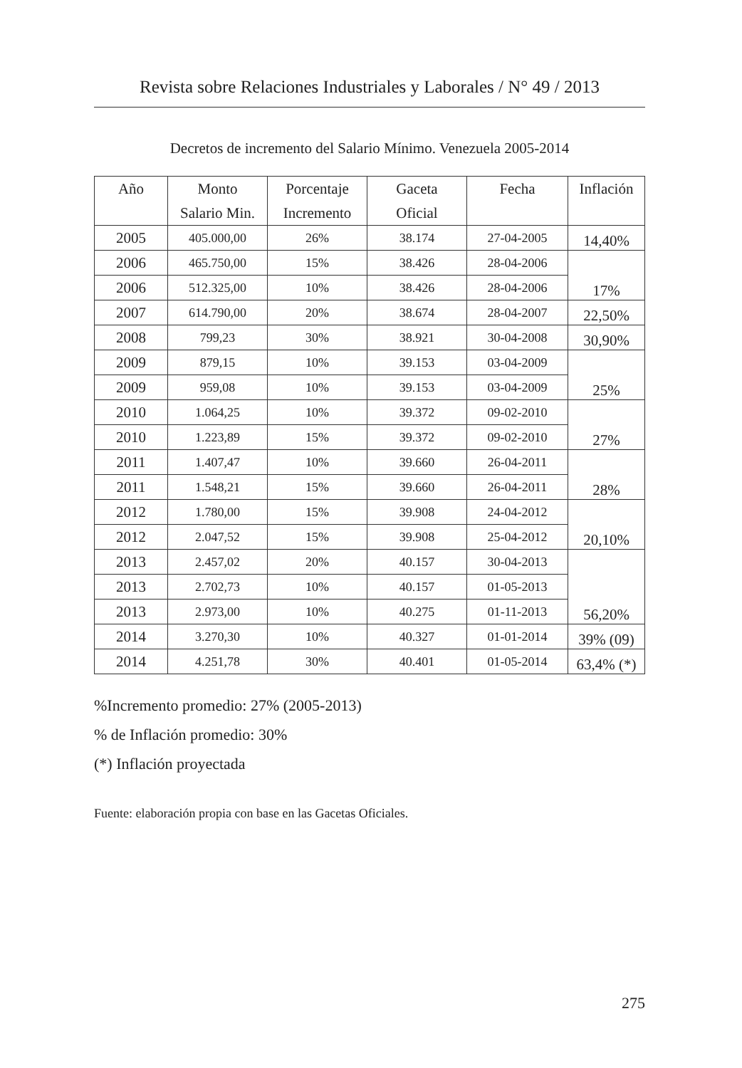Revista sobre Relaciones Industriales y Laborales / N° 49 / 2013
Decretos de incremento del Salario Mínimo. Venezuela 2005-2014
| Año | Monto Salario Min. | Porcentaje Incremento | Gaceta Oficial | Fecha | Inflación |
| --- | --- | --- | --- | --- | --- |
| 2005 | 405.000,00 | 26% | 38.174 | 27-04-2005 | 14,40% |
| 2006 | 465.750,00 | 15% | 38.426 | 28-04-2006 | 17% |
| 2006 | 512.325,00 | 10% | 38.426 | 28-04-2006 | |
| 2007 | 614.790,00 | 20% | 38.674 | 28-04-2007 | 22,50% |
| 2008 | 799,23 | 30% | 38.921 | 30-04-2008 | 30,90% |
| 2009 | 879,15 | 10% | 39.153 | 03-04-2009 | 25% |
| 2009 | 959,08 | 10% | 39.153 | 03-04-2009 | |
| 2010 | 1.064,25 | 10% | 39.372 | 09-02-2010 | 27% |
| 2010 | 1.223,89 | 15% | 39.372 | 09-02-2010 | |
| 2011 | 1.407,47 | 10% | 39.660 | 26-04-2011 | 28% |
| 2011 | 1.548,21 | 15% | 39.660 | 26-04-2011 | |
| 2012 | 1.780,00 | 15% | 39.908 | 24-04-2012 | 20,10% |
| 2012 | 2.047,52 | 15% | 39.908 | 25-04-2012 | |
| 2013 | 2.457,02 | 20% | 40.157 | 30-04-2013 | 56,20% |
| 2013 | 2.702,73 | 10% | 40.157 | 01-05-2013 | |
| 2013 | 2.973,00 | 10% | 40.275 | 01-11-2013 | |
| 2014 | 3.270,30 | 10% | 40.327 | 01-01-2014 | 39% (09) |
| 2014 | 4.251,78 | 30% | 40.401 | 01-05-2014 | 63,4% (*) |
%Incremento promedio: 27% (2005-2013)
% de Inflación promedio: 30%
(*) Inflación proyectada
Fuente: elaboración propia con base en las Gacetas Oficiales.
275